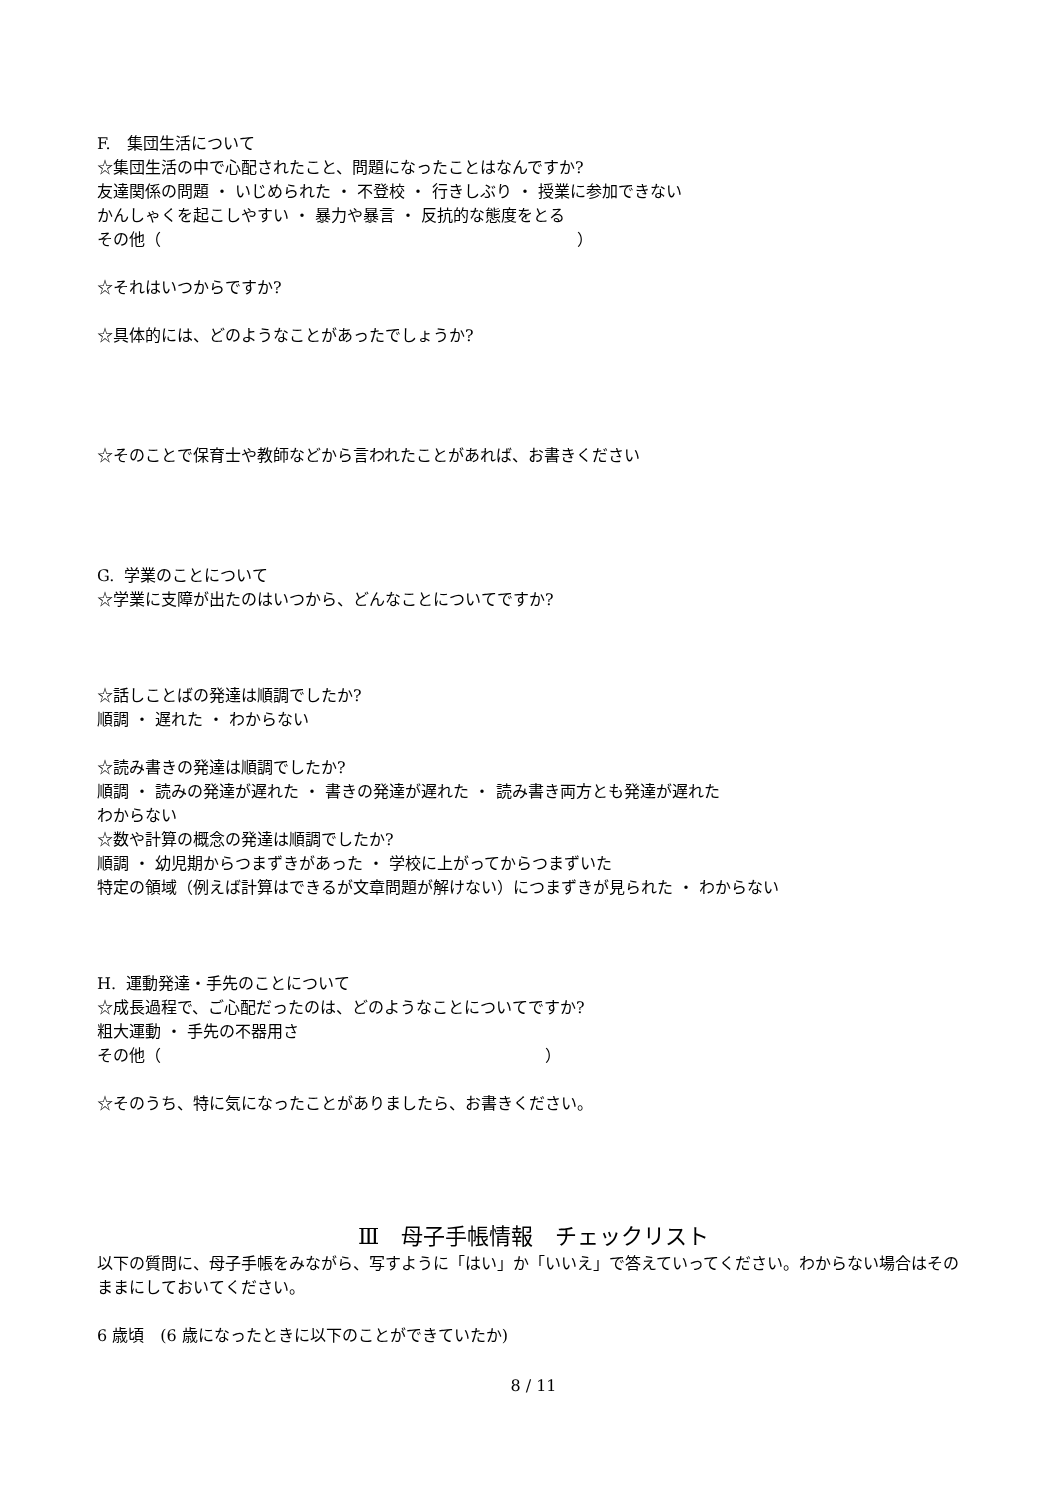F.　集団生活について
☆集団生活の中で心配されたこと、問題になったことはなんですか?
友達関係の問題 ・ いじめられた ・ 不登校 ・ 行きしぶり ・ 授業に参加できない
かんしゃくを起こしやすい ・ 暴力や暴言 ・ 反抗的な態度をとる
その他（　　　　　　　　　　　　　　　　　　　　　　　　　　）
☆それはいつからですか?
☆具体的には、どのようなことがあったでしょうか?
☆そのことで保育士や教師などから言われたことがあれば、お書きください
G. 学業のことについて
☆学業に支障が出たのはいつから、どんなことについてですか?
☆話しことばの発達は順調でしたか?
順調 ・ 遅れた ・ わからない
☆読み書きの発達は順調でしたか?
順調 ・ 読みの発達が遅れた ・ 書きの発達が遅れた ・ 読み書き両方とも発達が遅れた
わからない
☆数や計算の概念の発達は順調でしたか?
順調 ・ 幼児期からつまずきがあった ・ 学校に上がってからつまずいた
特定の領域（例えば計算はできるが文章問題が解けない）につまずきが見られた ・ わからない
H. 運動発達・手先のことについて
☆成長過程で、ご心配だったのは、どのようなことについてですか?
粗大運動 ・ 手先の不器用さ
その他（　　　　　　　　　　　　　　　　　　　　　　　　）
☆そのうち、特に気になったことがありましたら、お書きください。
Ⅲ　母子手帳情報　チェックリスト
以下の質問に、母子手帳をみながら、写すように「はい」か「いいえ」で答えていってください。わからない場合はそのままにしておいてください。
6 歳頃　(6 歳になったときに以下のことができていたか)
8 / 11